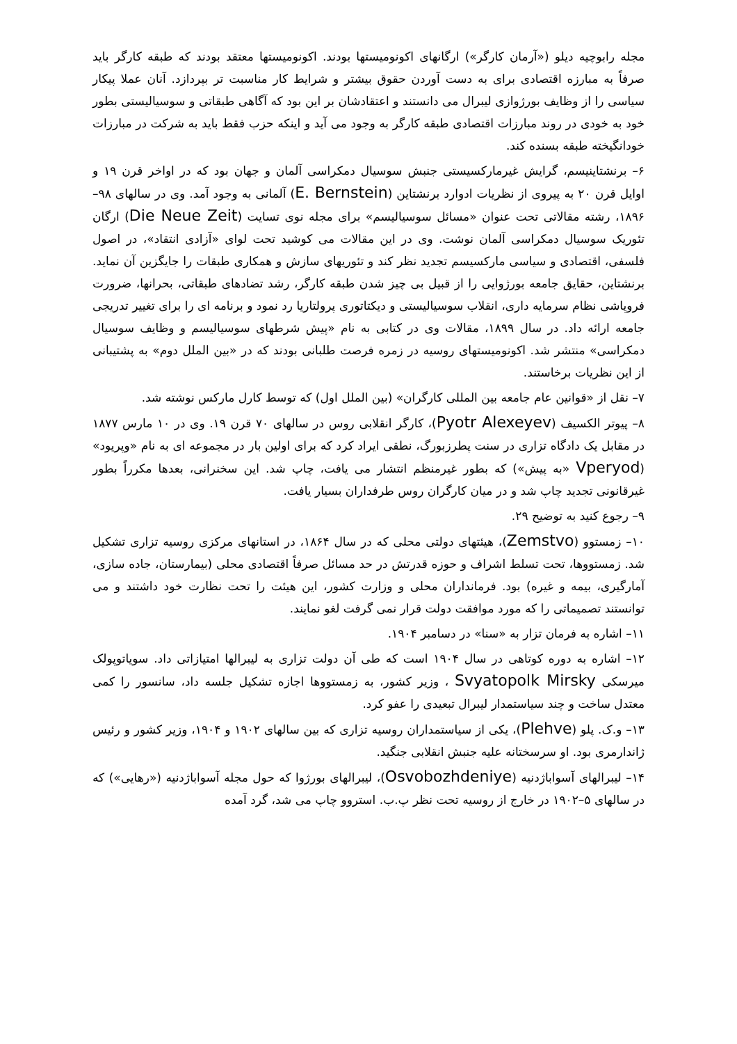مجله رابوچیه دیلو («آرمان کارگر») ارگانهای اکونومیستها بودند. اکونومیستها معتقد بودند که طبقه کارگر باید صرفاً به مبارزه اقتصادی برای به دست آوردن حقوق بیشتر و شرایط کار مناسبت تر بپردازد. آنان عملا پیکار سیاسی را از وظایف بورژوازی لیبرال می دانستند و اعتقادشان بر این بود که آگاهی طبقاتی و سوسیالیستی بطور خود به خودی در روند مبارزات اقتصادی طبقه کارگر به وجود می آید و اینکه حزب فقط باید به شرکت در مبارزات خودانگیخته طبقه بسنده کند.
۶– برنشتاینیسم، گرایش غیرمارکسیستی جنبش سوسیال دمکراسی آلمان و جهان بود که در اواخر قرن ۱۹ و اوایل قرن ۲۰ به پیروی از نظریات ادوارد برنشتاین (E. Bernstein) آلمانی به وجود آمد. وی در سالهای ۹۸–۱۸۹۶، رشته مقالاتی تحت عنوان «مسائل سوسیالیسم» برای مجله نوی تسایت (Die Neue Zeit) ارگان تئوریک سوسیال دمکراسی آلمان نوشت. وی در این مقالات می کوشید تحت لوای «آزادی انتقاد»، در اصول فلسفی، اقتصادی و سیاسی مارکسیسم تجدید نظر کند و تئوریهای سازش و همکاری طبقات را جایگزین آن نماید. برنشتاین، حقایق جامعه بورژوایی را از قبیل بی چیز شدن طبقه کارگر، رشد تضادهای طبقاتی، بحرانها، ضرورت فروپاشی نظام سرمایه داری، انقلاب سوسیالیستی و دیکتاتوری پرولتاریا رد نمود و برنامه ای را برای تغییر تدریجی جامعه ارائه داد. در سال ۱۸۹۹، مقالات وی در کتابی به نام «پیش شرطهای سوسیالیسم و وظایف سوسیال دمکراسی» منتشر شد. اکونومیستهای روسیه در زمره فرصت طلبانی بودند که در «بین الملل دوم» به پشتیبانی از این نظریات برخاستند.
۷– نقل از «قوانین عام جامعه بین المللی کارگران» (بین الملل اول) که توسط کارل مارکس نوشته شد.
۸– پیوتر الکسیف (Pyotr Alexeyev)، کارگر انقلابی روس در سالهای ۷۰ قرن ۱۹. وی در ۱۰ مارس ۱۸۷۷ در مقابل یک دادگاه تزاری در سنت پطرزبورگ، نطقی ایراد کرد که برای اولین بار در مجموعه ای به نام «وپریود» (Vperyod «به پیش») که بطور غیرمنظم انتشار می یافت، چاپ شد. این سخنرانی، بعدها مکرراً بطور غیرقانونی تجدید چاپ شد و در میان کارگران روس طرفداران بسیار یافت.
۹– رجوع کنید به توضیح ۲۹.
۱۰– زمستوو (Zemstvo)، هیئتهای دولتی محلی که در سال ۱۸۶۴، در استانهای مرکزی روسیه تزاری تشکیل شد. زمستووها، تحت تسلط اشراف و حوزه قدرتش در حد مسائل صرفاً اقتصادی محلی (بیمارستان، جاده سازی، آمارگیری، بیمه و غیره) بود. فرمانداران محلی و وزارت کشور، این هیئت را تحت نظارت خود داشتند و می توانستند تصمیماتی را که مورد موافقت دولت قرار نمی گرفت لغو نمایند.
۱۱– اشاره به فرمان تزار به «سنا» در دسامبر ۱۹۰۴.
۱۲– اشاره به دوره کوتاهی در سال ۱۹۰۴ است که طی آن دولت تزاری به لیبرالها امتیازاتی داد. سویاتوپولک میرسکی Svyatopolk Mirsky ، وزیر کشور، به زمستووها اجازه تشکیل جلسه داد، سانسور را کمی معتدل ساخت و چند سیاستمدار لیبرال تبعیدی را عفو کرد.
۱۳– و.ک. پلو (Plehve)، یکی از سیاستمداران روسیه تزاری که بین سالهای ۱۹۰۲ و ۱۹۰۴، وزیر کشور و رئیس ژاندارمری بود. او سرسختانه علیه جنبش انقلابی جنگید.
۱۴– لیبرالهای آسواباژدنیه (Osvobozhdeniye)، لیبرالهای بورژوا که حول مجله آسواباژدنیه («رهایی») که در سالهای ۵–۱۹۰۲ در خارج از روسیه تحت نظر پ.ب. استروو چاپ می شد، گرد آمده